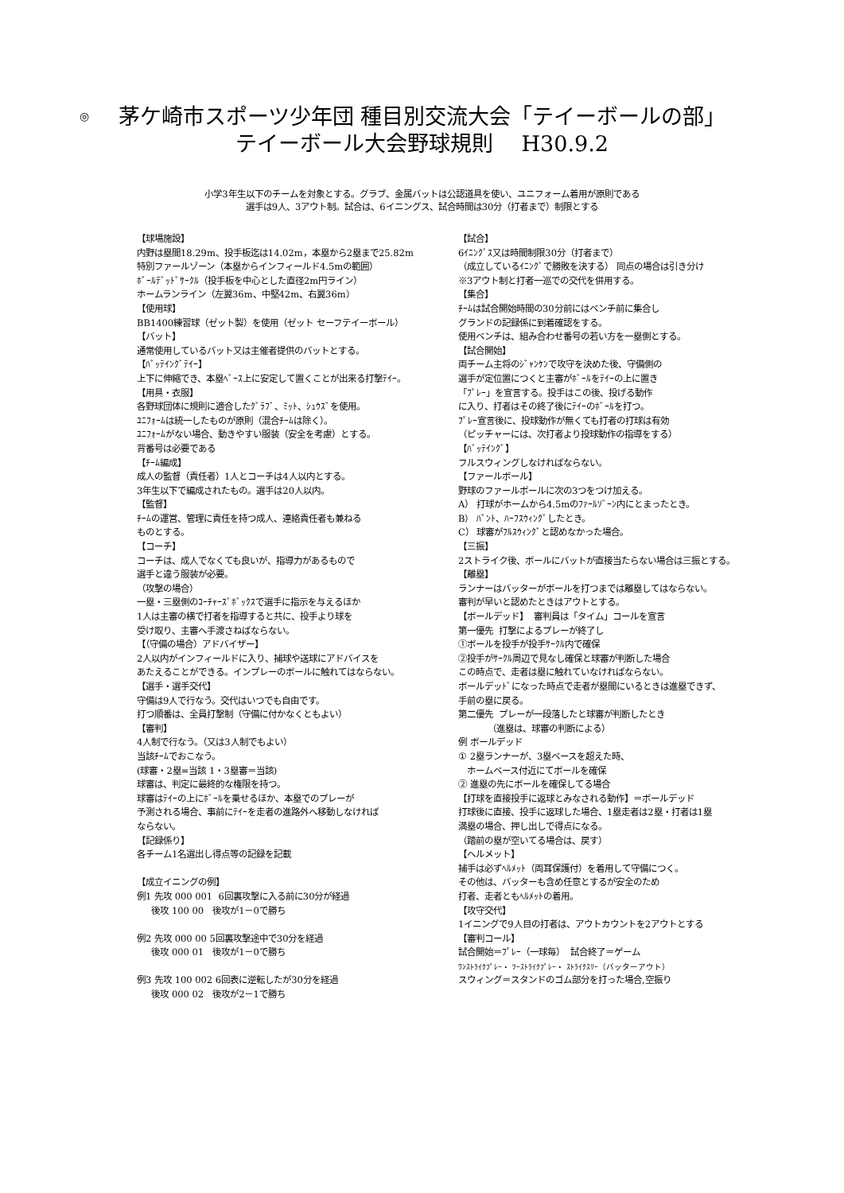◎
茅ケ崎市スポーツ少年団 種目別交流大会「テイーボールの部」
テイーボール大会野球規則　 H30.9.2
小学3年生以下のチームを対象とする。グラブ、金属バットは公認道具を使い、ユニフォーム着用が原則である
選手は9人、3アウト制。試合は、6イニングス、試合時間は30分（打者まで）制限とする
【球場施設】 内野は塁間18.29m、投手板迄は14.02m，本塁から2塁まで25.82m 特別ファールゾーン（本塁からインフィールド4.5mの範囲） ﾎﾞｰﾙﾃﾞｯﾄﾞｻｰｸﾙ（投手板を中心とした直径2m円ライン） ホームランライン（左翼36m、中堅42m、右翼36m） 【使用球】 BB1400練習球（ゼット製）を使用（ゼット セーフテイーボール） 【バット】 通常使用しているバット又は主催者提供のバットとする。 【ﾊﾞｯﾃｲﾝｸﾞﾃｲｰ】 上下に伸縮でき、本塁ﾍﾞｰｽ上に安定して置くことが出来る打撃ﾃｲｰ。 【用具・衣服】 各野球団体に規則に適合したｸﾞﾗﾌﾞ、ﾐｯﾄ、ｼｭｳｽﾞを使用。 ﾕﾆﾌｫｰﾑは統一したものが原則（混合ﾁｰﾑは除く）。 ﾕﾆﾌｫｰﾑがない場合、動きやすい服装（安全を考慮）とする。 背番号は必要である 【ﾁｰﾑ編成】 成人の監督（責任者）1人とコーチは4人以内とする。 3年生以下で編成されたもの。選手は20人以内。 【監督】 ﾁｰﾑの運営、管理に責任を持つ成人、連絡責任者も兼ねる ものとする。 【コーチ】 コーチは、成人でなくても良いが、指導力があるもので 選手と違う服装が必要。 （攻撃の場合） 一塁・三塁側のｺｰﾁｬｰｽﾞﾎﾞｯｸｽで選手に指示を与えるほか 1人は主審の横で打者を指導すると共に、投手より球を 受け取り、主審へ手渡さねばならない。 【（守備の場合）アドバイザー】 2人以内がインフィールドに入り、捕球や送球にアドバイスを あたえることができる。インプレーのボールに触れてはならない。 【選手・選手交代】 守備は9人で行なう。交代はいつでも自由です。 打つ順番は、全員打撃制（守備に付かなくともよい） 【審判】 4人制で行なう。（又は3人制でもよい） 当該ﾁｰﾑでおこなう。 (球審・2塁=当該 1・3塁審＝当該) 球審は、判定に最終的な権限を持つ。 球審はﾃｲｰの上にﾎﾞｰﾙを乗せるほか、本塁でのプレーが 予測される場合、事前にﾃｲｰを走者の進路外へ移動しなければ ならない。 【記録係り】 各チーム1名選出し得点等の記録を記載 【成立イニングの例】 例1 先攻 000 001 6回裏攻撃に入る前に30分が経過 後攻 100 00 後攻が1－0で勝ち 例2 先攻 000 00 5回裏攻撃途中で30分を経過 後攻 000 01 後攻が1－0で勝ち 例3 先攻 100 002 6回表に逆転したが30分を経過 後攻 000 02 後攻が2－1で勝ち
【試合】 6ｲﾆﾝｸﾞｽ又は時間制限30分（打者まで） （成立しているｲﾆﾝｸﾞで勝敗を決する） 同点の場合は引き分け ※3アウト制と打者一巡での交代を併用する。 【集合】 ﾁｰﾑは試合開始時間の30分前にはベンチ前に集合し グランドの記録係に到着確認をする。 使用ベンチは、組み合わせ番号の若い方を一塁側とする。 【試合開始】 両チーム主将のｼﾞｬﾝｹﾝで攻守を決めた後、守備側の 選手が定位置につくと主審がﾎﾞｰﾙをﾃｲｰの上に置き 「ﾌﾟﾚｰ」を宣言する。投手はこの後、投げる動作 に入り、打者はその終了後にﾃｲｰのﾎﾞｰﾙを打つ。 ﾌﾟﾚｰ宣言後に、投球動作が無くても打者の打球は有効 （ピッチャーには、次打者より投球動作の指導をする） 【ﾊﾞｯﾃｲﾝｸﾞ】 フルスウィングしなければならない。 【ファールボール】 野球のファールボールに次の3つをつけ加える。 A） 打球がホームから4.5mのﾌｧｰﾙｿﾞｰﾝ内にとまったとき。 B） ﾊﾞﾝﾄ、ﾊｰﾌｽｳｨﾝｸﾞしたとき。 C） 球審がﾌﾙｽｳｨﾝｸﾞと認めなかった場合。 【三振】 2ストライク後、ボールにバットが直接当たらない場合は三振とする。 【離塁】 ランナーはバッターがボールを打つまでは離塁してはならない。 審判が早いと認めたときはアウトとする。 【ボールデッド】 審判員は「タイム」コールを宣言 第一優先 打撃によるプレーが終了し ①ボールを投手が投手ｻｰｸﾙ内で確保 ②投手がｻｰｸﾙ周辺で見なし確保と球審が判断した場合 この時点で、走者は塁に触れていなければならない。 ボールデッﾄﾞになった時点で走者が塁間にいるときは進塁できず、 手前の塁に戻る。 第二優先 プレーが一段落したと球審が判断したとき （進塁は、球審の判断による） 例 ボールデッド ① 2塁ランナーが、3塁ベースを超えた時、 ホームベース付近にてボールを確保 ② 進塁の先にボールを確保してる場合 【打球を直接投手に返球とみなされる動作】＝ボールデッド 打球後に直接、投手に返球した場合、1塁走者は2塁・打者は1塁 満塁の場合、押し出しで得点になる。 （踏前の塁が空いてる場合は、戻す） 【ヘルメット】 捕手は必ずﾍﾙﾒｯﾄ（両耳保護付）を着用して守備につく。 その他は、バッターも含め任意とするが安全のため 打者、走者ともﾍﾙﾒｯﾄの着用。 【攻守交代】 1イニングで9人目の打者は、アウトカウントを2アウトとする 【審判コール】 試合開始＝ﾌﾟﾚｰ（一球毎） 試合終了＝ゲーム ﾜﾝｽﾄﾗｲｸﾌﾟﾚｰ・ ﾂｰｽﾄﾗｲｸﾌﾟﾚｰ・ ｽﾄﾗｲｸｽﾘｰ（バッターアウト） スウィング＝スタンドのゴム部分を打った場合,空振り